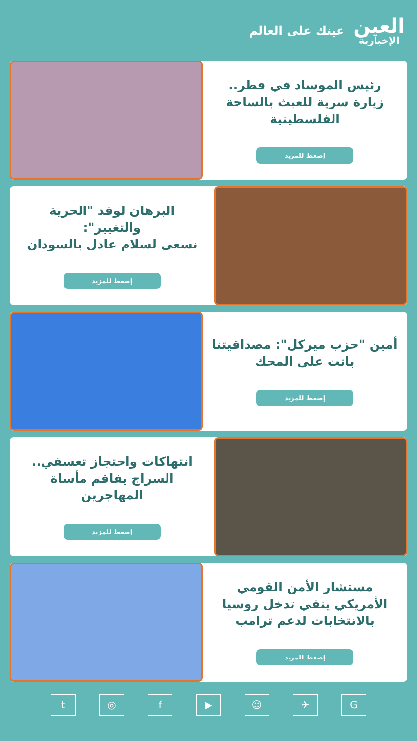العين
الإخبارية
عينك على العالم
رئيس الموساد في قطر..
زيارة سرية للعبث بالساحة الفلسطينية
إضغط للمزيد
البرهان لوفد "الحرية والتغيير":
نسعى لسلام عادل بالسودان
إضغط للمزيد
أمين "حزب ميركل": مصداقيتنا باتت على المحك
إضغط للمزيد
انتهاكات واحتجاز تعسفي..
السراج يفاقم مأساة المهاجرين
إضغط للمزيد
مستشار الأمن القومي الأمريكي ينفي تدخل روسيا بالانتخابات لدعم ترامب
إضغط للمزيد
G ✈ ☺ ▶ f ◎ t